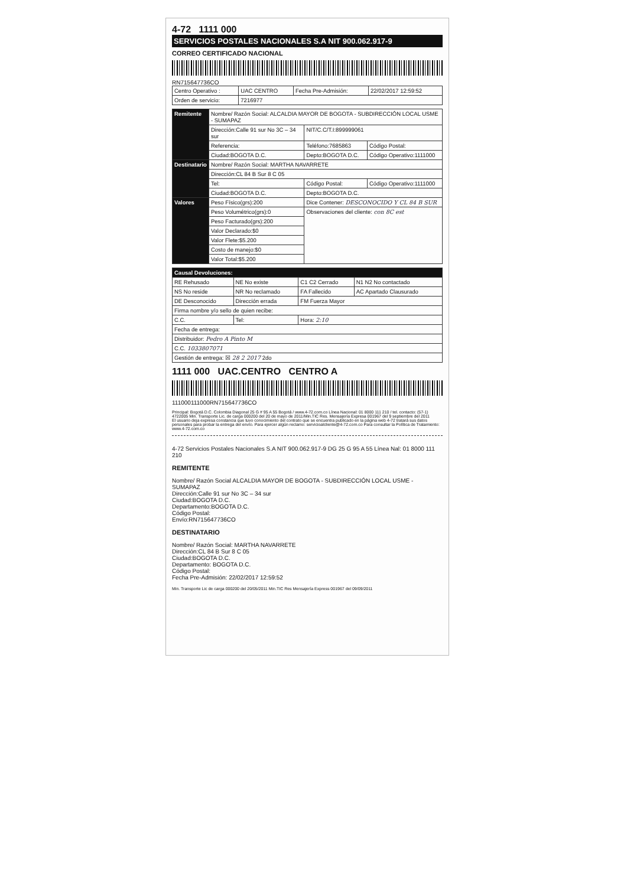4-72 1111 000
SERVICIOS POSTALES NACIONALES S.A NIT 900.062.917-9
CORREO CERTIFICADO NACIONAL
RN715647736CO
| Centro Operativo : | UAC CENTRO | Fecha Pre-Admisión: | 22/02/2017 12:59:52 |
| Orden de servicio: | 7216977 | | |
| Remitente | Nombre/ Razón Social: ALCALDIA MAYOR DE BOGOTA - SUBDIRECCIÓN LOCAL USME - SUMAPAZ | | |
| | Dirección:Calle 91 sur No 3C – 34 sur | NIT/C.C/T.I:899999061 | |
| | Referencia: | Teléfono:7685863 | Código Postal: |
| | Ciudad:BOGOTA D.C. | Depto:BOGOTA D.C. | Código Operativo:1111000 |
| Destinatario | Nombre/ Razón Social: MARTHA NAVARRETE | | |
| | Dirección:CL 84 B Sur 8 C 05 | | |
| | Tel: | Código Postal: | Código Operativo:1111000 |
| | Ciudad:BOGOTA D.C. | Depto:BOGOTA D.C. | |
| Valores | Peso Físico(grs):200 | Dice Contener: DESCONOCIDO Y CL 84 B SUR | |
| | Peso Volumétrico(grs):0 | Observaciones del cliente: con 8C est | |
| | Peso Facturado(grs):200 | | |
| | Valor Declarado:$0 | | |
| | Valor Flete:$5.200 | | |
| | Costo de manejo:$0 | | |
| | Valor Total:$5.200 | | |
| Causal Devoluciones: | | | |
| --- | --- | --- | --- |
| RE Rehusado | NE No existe | C1 C2 Cerrado | N1 N2 No contactado |
| NS No reside | NR No reclamado | FA Fallecido | AC Apartado Clausurado |
| DE Desconocido | Dirección errada | FM Fuerza Mayor | |
| Firma nombre y/o sello de quien recibe: | | | |
| C.C. | Tel: | Hora: 2:10 | |
| Fecha de entrega: | | | |
| Distribuidor: Pedro A Pinto M | | | |
| C.C. 1033807071 | | | |
| Gestión de entrega: ☒ 28 2 2017 2do | | | |
1111 000 UAC.CENTRO CENTRO A
111000111000RN715647736CO
Principal: Bogotá D.C. Colombia Diagonal 25 G # 95 A 55 Bogotá / www.4-72.com.co Línea Nacional: 01 8000 111 210 / tel. contacto: (57-1) 4722005 Min. Transporte Lic. de carga 000200 del 20 de mayo de 2011/Min.TIC Res. Mensajería Expresa 001967 del 9 septiembre del 2011
El usuario deja expresa constancia que tuvo conocimiento del contrato que se encuentra publicado en la página web 4-72 tratará sus datos personales para probar la entrega del envío. Para ejercer algún reclamo: servicioalcliente@4-72.com.co Para consultar la Política de Tratamiento: www.4-72.com.co
4-72 Servicios Postales Nacionales S.A NIT 900.062.917-9 DG 25 G 95 A 55 Línea Nal: 01 8000 111 210
REMITENTE
Nombre/ Razón Social ALCALDIA MAYOR DE BOGOTA - SUBDIRECCIÓN LOCAL USME - SUMAPAZ
Dirección:Calle 91 sur No 3C – 34 sur
Ciudad:BOGOTA D.C.
Departamento:BOGOTA D.C.
Código Postal:
Envío:RN715647736CO
DESTINATARIO
Nombre/ Razón Social: MARTHA NAVARRETE
Dirección:CL 84 B Sur 8 C 05
Ciudad:BOGOTA D.C.
Departamento: BOGOTA D.C.
Código Postal:
Fecha Pre-Admisión: 22/02/2017 12:59:52
Min. Transporte Lic de carga 000200 del 20/05/2011 Min.TIC Res Mensajería Express 001967 del 09/09/2011